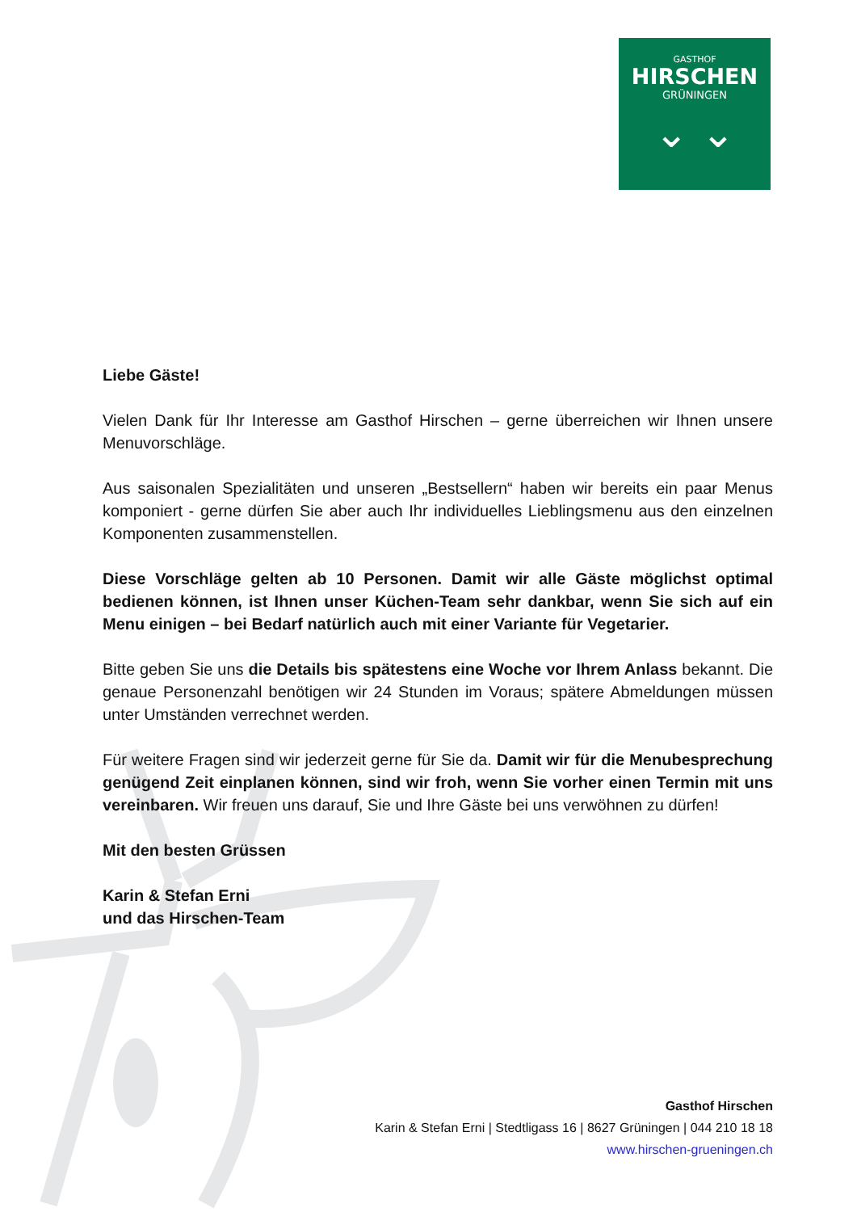GASTHOF
HIRSCHEN
GRÜNINGEN
⌄ ⌄
Liebe Gäste!
Vielen Dank für Ihr Interesse am Gasthof Hirschen – gerne überreichen wir Ihnen unsere Menuvorschläge.
Aus saisonalen Spezialitäten und unseren „Bestsellern“ haben wir bereits ein paar Menus komponiert - gerne dürfen Sie aber auch Ihr individuelles Lieblingsmenu aus den einzelnen Komponenten zusammenstellen.
Diese Vorschläge gelten ab 10 Personen. Damit wir alle Gäste möglichst optimal bedienen können, ist Ihnen unser Küchen-Team sehr dankbar, wenn Sie sich auf ein Menu einigen – bei Bedarf natürlich auch mit einer Variante für Vegetarier.
Bitte geben Sie uns die Details bis spätestens eine Woche vor Ihrem Anlass bekannt. Die genaue Personenzahl benötigen wir 24 Stunden im Voraus; spätere Abmeldungen müssen unter Umständen verrechnet werden.
Für weitere Fragen sind wir jederzeit gerne für Sie da. Damit wir für die Menubesprechung genügend Zeit einplanen können, sind wir froh, wenn Sie vorher einen Termin mit uns vereinbaren. Wir freuen uns darauf, Sie und Ihre Gäste bei uns verwöhnen zu dürfen!
Mit den besten Grüssen
Karin & Stefan Erni
und das Hirschen-Team
Gasthof Hirschen
Karin & Stefan Erni | Stedtligass 16 | 8627 Grüningen | 044 210 18 18
www.hirschen-grueningen.ch